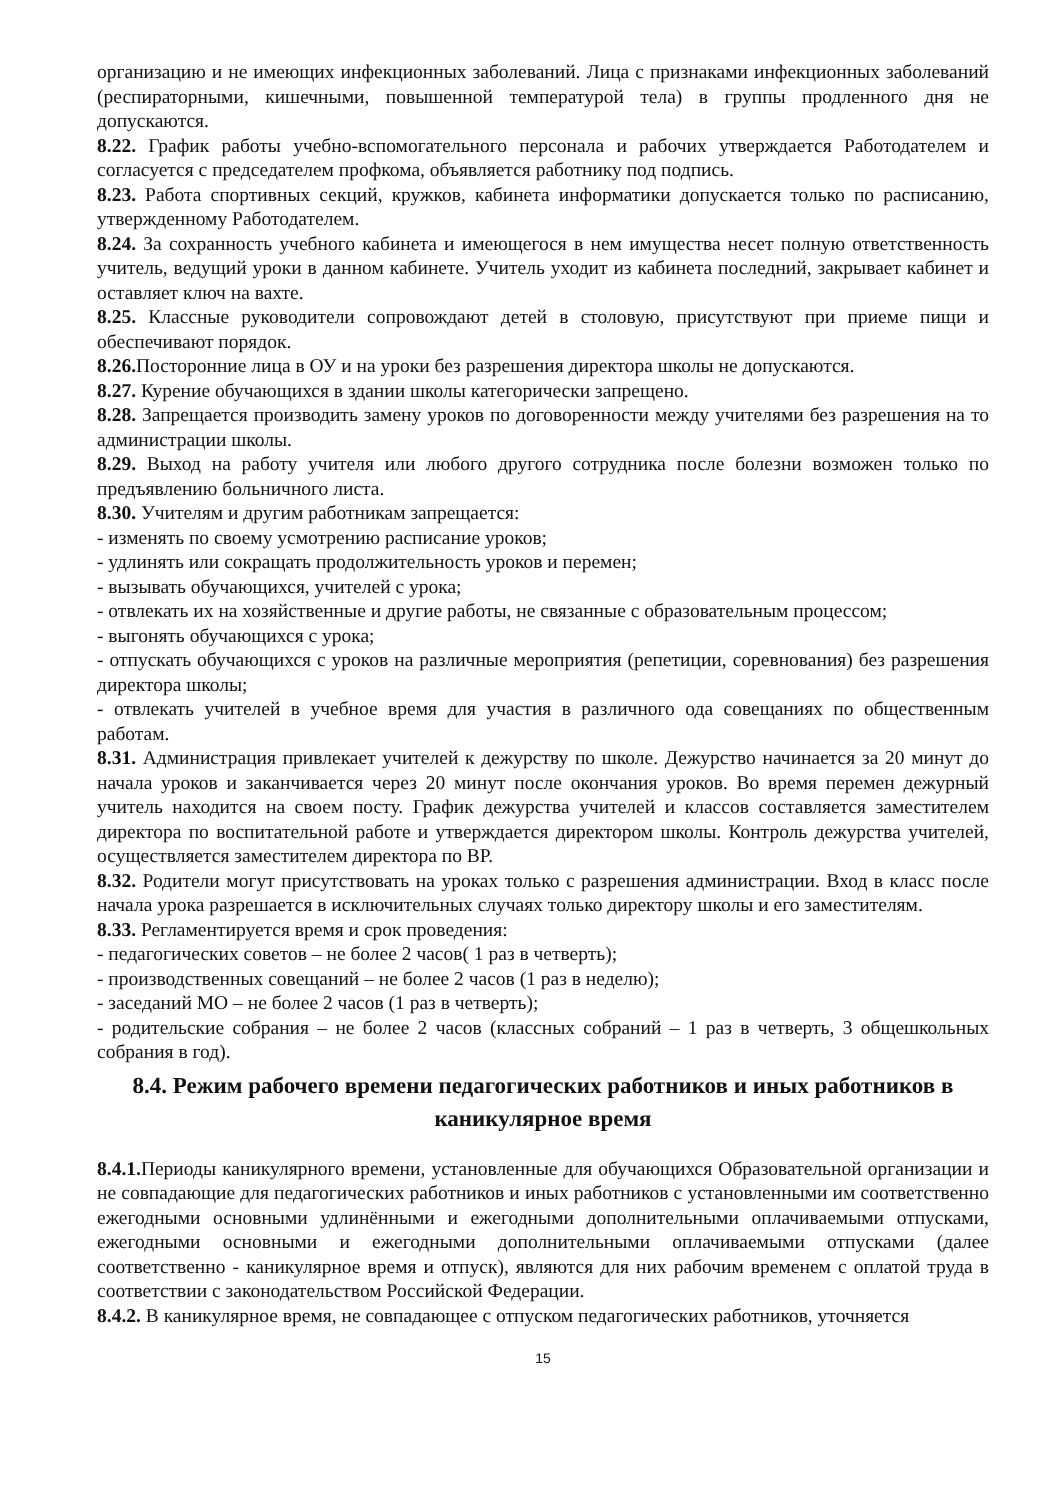организацию и не имеющих инфекционных заболеваний. Лица с признаками инфекционных заболеваний (респираторными, кишечными, повышенной температурой тела) в группы продленного дня не допускаются.
8.22. График работы учебно-вспомогательного персонала и рабочих утверждается Работодателем и согласуется с председателем профкома, объявляется работнику под подпись.
8.23. Работа спортивных секций, кружков, кабинета информатики допускается только по расписанию, утвержденному Работодателем.
8.24. За сохранность учебного кабинета и имеющегося в нем имущества несет полную ответственность учитель, ведущий уроки в данном кабинете. Учитель уходит из кабинета последний, закрывает кабинет и оставляет ключ на вахте.
8.25. Классные руководители сопровождают детей в столовую, присутствуют при приеме пищи и обеспечивают порядок.
8.26. Посторонние лица в ОУ и на уроки без разрешения директора школы не допускаются.
8.27. Курение обучающихся в здании школы категорически запрещено.
8.28. Запрещается производить замену уроков по договоренности между учителями без разрешения на то администрации школы.
8.29. Выход на работу учителя или любого другого сотрудника после болезни возможен только по предъявлению больничного листа.
8.30. Учителям и другим работникам запрещается:
- изменять по своему усмотрению расписание уроков;
- удлинять или сокращать продолжительность уроков и перемен;
- вызывать обучающихся, учителей с урока;
- отвлекать их на хозяйственные и другие работы, не связанные с образовательным процессом;
- выгонять обучающихся с урока;
- отпускать обучающихся с уроков на различные мероприятия (репетиции, соревнования) без разрешения директора школы;
- отвлекать учителей в учебное время для участия в различного ода совещаниях по общественным работам.
8.31. Администрация привлекает учителей к дежурству по школе. Дежурство начинается за 20 минут до начала уроков и заканчивается через 20 минут после окончания уроков. Во время перемен дежурный учитель находится на своем посту. График дежурства учителей и классов составляется заместителем директора по воспитательной работе и утверждается директором школы. Контроль дежурства учителей, осуществляется заместителем директора по ВР.
8.32. Родители могут присутствовать на уроках только с разрешения администрации. Вход в класс после начала урока разрешается в исключительных случаях только директору школы и его заместителям.
8.33. Регламентируется время и срок проведения:
- педагогических советов – не более 2 часов( 1 раз в четверть);
- производственных совещаний – не более 2 часов (1 раз в неделю);
- заседаний МО – не более 2 часов (1 раз в четверть);
- родительские собрания – не более 2 часов (классных собраний – 1 раз в четверть, 3 общешкольных собрания в год).
8.4. Режим рабочего времени педагогических работников и иных работников в каникулярное время
8.4.1. Периоды каникулярного времени, установленные для обучающихся Образовательной организации и не совпадающие для педагогических работников и иных работников с установленными им соответственно ежегодными основными удлинёнными и ежегодными дополнительными оплачиваемыми отпусками, ежегодными основными и ежегодными дополнительными оплачиваемыми отпусками (далее соответственно - каникулярное время и отпуск), являются для них рабочим временем с оплатой труда в соответствии с законодательством Российской Федерации.
8.4.2. В каникулярное время, не совпадающее с отпуском педагогических работников, уточняется
15